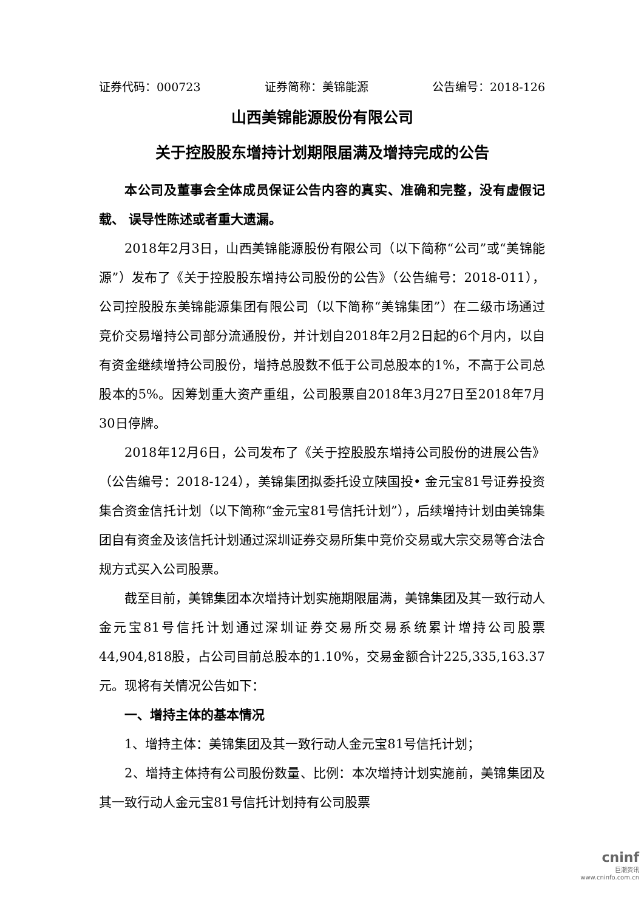证券代码：000723 证券简称：美锦能源 公告编号：2018-126
山西美锦能源股份有限公司
关于控股股东增持计划期限届满及增持完成的公告
本公司及董事会全体成员保证公告内容的真实、准确和完整，没有虚假记载、 误导性陈述或者重大遗漏。
2018年2月3日，山西美锦能源股份有限公司（以下简称“公司”或“美锦能源”）发布了《关于控股股东增持公司股份的公告》（公告编号：2018-011），公司控股股东美锦能源集团有限公司（以下简称“美锦集团”）在二级市场通过竞价交易增持公司部分流通股份，并计划自2018年2月2日起的6个月内，以自有资金继续增持公司股份，增持总股数不低于公司总股本的1%，不高于公司总股本的5%。因筹划重大资产重组，公司股票自2018年3月27日至2018年7月30日停牌。
2018年12月6日，公司发布了《关于控股股东增持公司股份的进展公告》（公告编号：2018-124），美锦集团拟委托设立陕国投• 金元宝81号证券投资集合资金信托计划（以下简称“金元宝81号信托计划”），后续增持计划由美锦集团自有资金及该信托计划通过深圳证券交易所集中竞价交易或大宗交易等合法合规方式买入公司股票。
截至目前，美锦集团本次增持计划实施期限届满，美锦集团及其一致行动人金元宝81号信托计划通过深圳证券交易所交易系统累计增持公司股票44,904,818股，占公司目前总股本的1.10%，交易金额合计225,335,163.37元。现将有关情况公告如下：
一、增持主体的基本情况
1、增持主体：美锦集团及其一致行动人金元宝81号信托计划；
2、增持主体持有公司股份数量、比例：本次增持计划实施前，美锦集团及其一致行动人金元宝81号信托计划持有公司股票
cninf
巨潮资讯
www.cninfo.com.cn